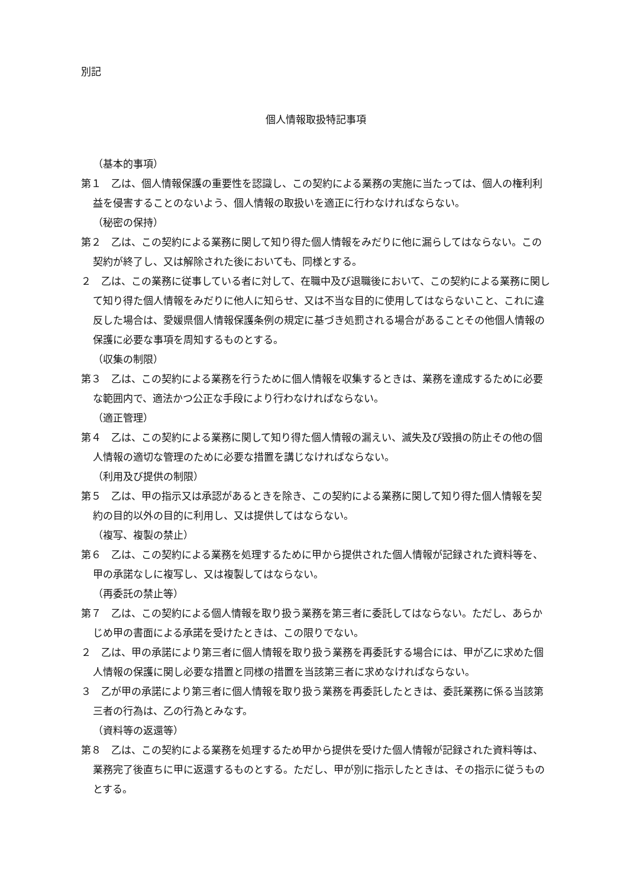別記
個人情報取扱特記事項
（基本的事項）
第１　乙は、個人情報保護の重要性を認識し、この契約による業務の実施に当たっては、個人の権利利益を侵害することのないよう、個人情報の取扱いを適正に行わなければならない。
（秘密の保持）
第２　乙は、この契約による業務に関して知り得た個人情報をみだりに他に漏らしてはならない。この契約が終了し、又は解除された後においても、同様とする。
２　乙は、この業務に従事している者に対して、在職中及び退職後において、この契約による業務に関して知り得た個人情報をみだりに他人に知らせ、又は不当な目的に使用してはならないこと、これに違反した場合は、愛媛県個人情報保護条例の規定に基づき処罰される場合があることその他個人情報の保護に必要な事項を周知するものとする。
（収集の制限）
第３　乙は、この契約による業務を行うために個人情報を収集するときは、業務を達成するために必要な範囲内で、適法かつ公正な手段により行わなければならない。
（適正管理）
第４　乙は、この契約による業務に関して知り得た個人情報の漏えい、滅失及び毀損の防止その他の個人情報の適切な管理のために必要な措置を講じなければならない。
（利用及び提供の制限）
第５　乙は、甲の指示又は承認があるときを除き、この契約による業務に関して知り得た個人情報を契約の目的以外の目的に利用し、又は提供してはならない。
（複写、複製の禁止）
第６　乙は、この契約による業務を処理するために甲から提供された個人情報が記録された資料等を、甲の承諾なしに複写し、又は複製してはならない。
（再委託の禁止等）
第７　乙は、この契約による個人情報を取り扱う業務を第三者に委託してはならない。ただし、あらかじめ甲の書面による承諾を受けたときは、この限りでない。
２　乙は、甲の承諾により第三者に個人情報を取り扱う業務を再委託する場合には、甲が乙に求めた個人情報の保護に関し必要な措置と同様の措置を当該第三者に求めなければならない。
３　乙が甲の承諾により第三者に個人情報を取り扱う業務を再委託したときは、委託業務に係る当該第三者の行為は、乙の行為とみなす。
（資料等の返還等）
第８　乙は、この契約による業務を処理するため甲から提供を受けた個人情報が記録された資料等は、業務完了後直ちに甲に返還するものとする。ただし、甲が別に指示したときは、その指示に従うものとする。